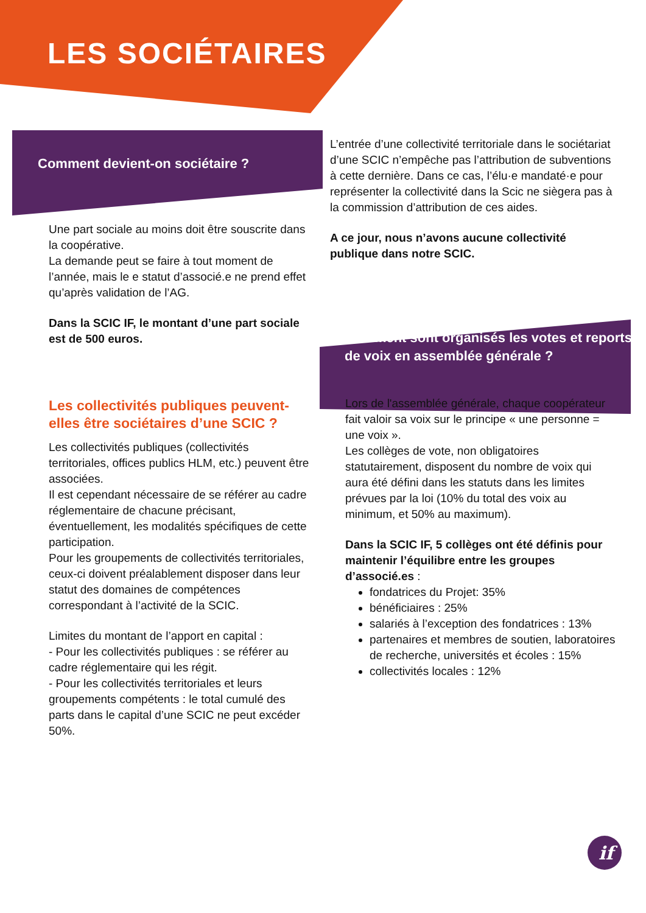if
LES SOCIÉTAIRES
Comment devient-on sociétaire ?
Une part sociale au moins doit être souscrite dans la coopérative.
La demande peut se faire à tout moment de l’année, mais le e statut d’associé.e ne prend effet qu’après validation de l’AG.
Dans la SCIC IF, le montant d’une part sociale est de 500 euros.
Les collectivités publiques peuvent-elles être sociétaires d’une SCIC ?
Les collectivités publiques (collectivités territoriales, offices publics HLM, etc.) peuvent être associées.
Il est cependant nécessaire de se référer au cadre réglementaire de chacune précisant, éventuellement, les modalités spécifiques de cette participation.
Pour les groupements de collectivités territoriales, ceux-ci doivent préalablement disposer dans leur statut des domaines de compétences correspondant à l’activité de la SCIC.
Limites du montant de l’apport en capital :
- Pour les collectivités publiques : se référer au cadre réglementaire qui les régit.
- Pour les collectivités territoriales et leurs groupements compétents : le total cumulé des parts dans le capital d’une SCIC ne peut excéder 50%.
L’entrée d’une collectivité territoriale dans le sociétariat d’une SCIC n’empêche pas l’attribution de subventions à cette dernière. Dans ce cas, l’élu·e mandaté·e pour représenter la collectivité dans la Scic ne siègera pas à la commission d’attribution de ces aides.
A ce jour, nous n’avons aucune collectivité publique dans notre SCIC.
Comment sont organisés les votes et reports de voix en assemblée générale ?
Lors de l'assemblée générale, chaque coopérateur fait valoir sa voix sur le principe « une personne = une voix ».
Les collèges de vote, non obligatoires statutairement, disposent du nombre de voix qui aura été défini dans les statuts dans les limites prévues par la loi (10% du total des voix au minimum, et 50% au maximum).
Dans la SCIC IF, 5 collèges ont été définis pour maintenir l’équilibre entre les groupes d’associé.es :
fondatrices du Projet: 35%
bénéficiaires : 25%
salariés à l’exception des fondatrices : 13%
partenaires et membres de soutien, laboratoires de recherche, universités et écoles : 15%
collectivités locales : 12%